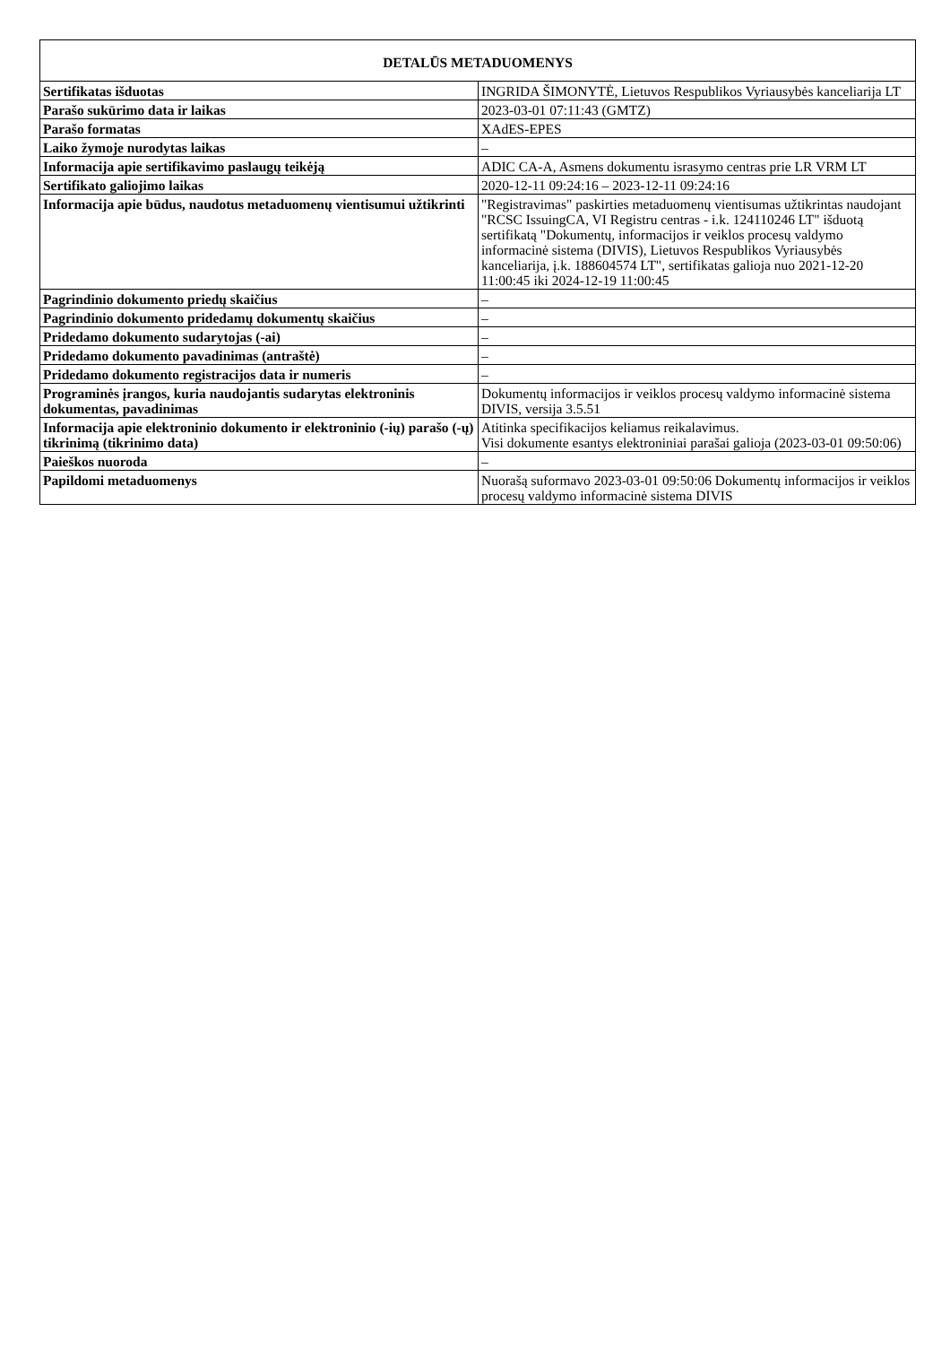| DETALŪS METADUOMENYS | |
| --- | --- |
| Sertifikatas išduotas | INGRIDA ŠIMONYTĖ, Lietuvos Respublikos Vyriausybės kanceliarija LT |
| Parašo sukūrimo data ir laikas | 2023-03-01 07:11:43 (GMTZ) |
| Parašo formatas | XAdES-EPES |
| Laiko žymoje nurodytas laikas | – |
| Informacija apie sertifikavimo paslaugų teikėją | ADIC CA-A, Asmens dokumentu israsymo centras prie LR VRM LT |
| Sertifikato galiojimo laikas | 2020-12-11 09:24:16 – 2023-12-11 09:24:16 |
| Informacija apie būdus, naudotus metaduomenų vientisumui užtikrinti | "Registravimas" paskirties metaduomenų vientisumas užtikrintas naudojant "RCSC IssuingCA, VI Registru centras - i.k. 124110246 LT" išduotą sertifikatą "Dokumentų, informacijos ir veiklos procesų valdymo informacinė sistema (DIVIS), Lietuvos Respublikos Vyriausybės kanceliarija, į.k. 188604574 LT", sertifikatas galioja nuo 2021-12-20 11:00:45 iki 2024-12-19 11:00:45 |
| Pagrindinio dokumento priedų skaičius | – |
| Pagrindinio dokumento pridedamų dokumentų skaičius | – |
| Pridedamo dokumento sudarytojas (-ai) | – |
| Pridedamo dokumento pavadinimas (antraštė) | – |
| Pridedamo dokumento registracijos data ir numeris | – |
| Programinės įrangos, kuria naudojantis sudarytas elektroninis dokumentas, pavadinimas | Dokumentų informacijos ir veiklos procesų valdymo informacinė sistema DIVIS, versija 3.5.51 |
| Informacija apie elektroninio dokumento ir elektroninio (-ių) parašo (-ų) tikrinimą (tikrinimo data) | Atitinka specifikacijos keliamus reikalavimus. Visi dokumente esantys elektroniniai parašai galioja (2023-03-01 09:50:06) |
| Paieškos nuoroda | – |
| Papildomi metaduomenys | Nuorašą suformavo 2023-03-01 09:50:06 Dokumentų informacijos ir veiklos procesų valdymo informacinė sistema DIVIS |